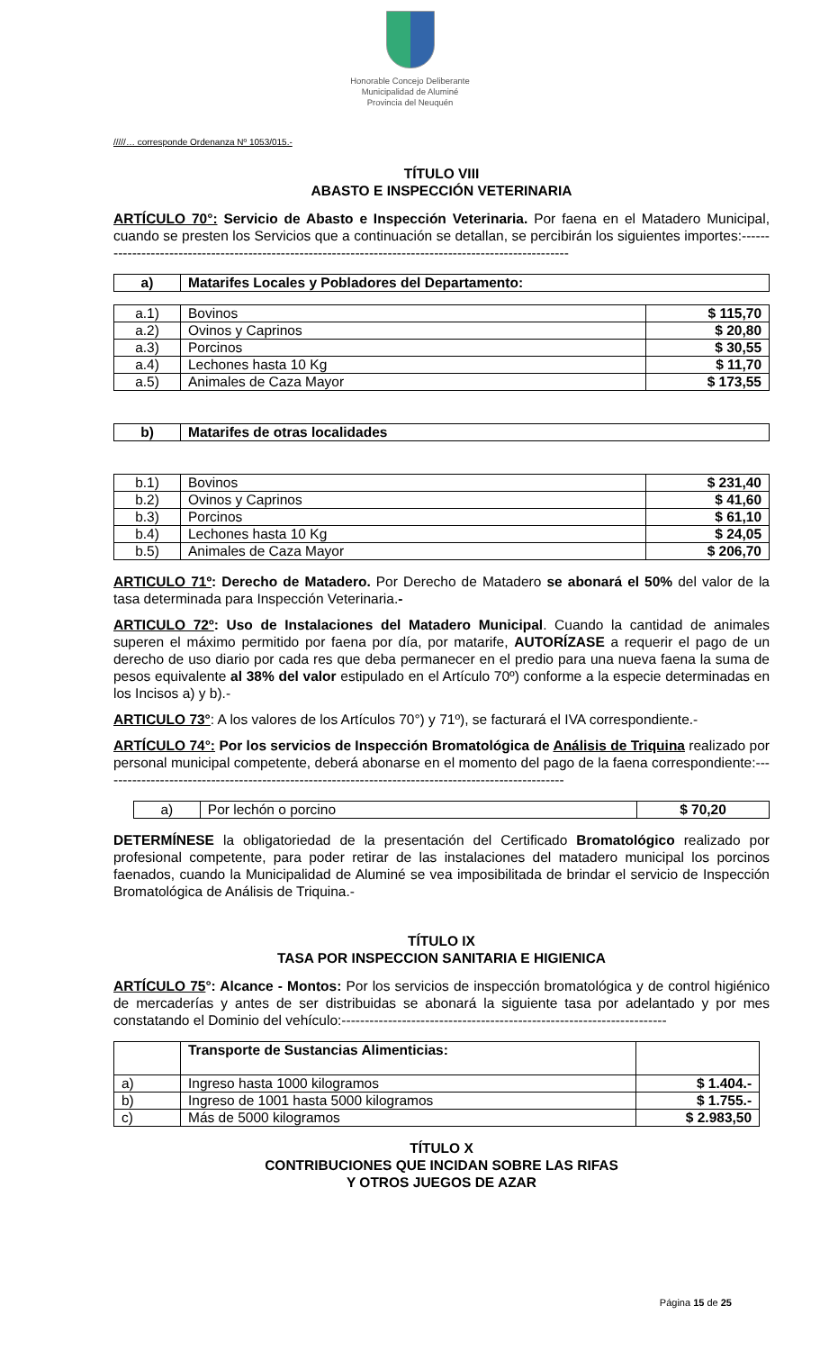Honorable Concejo Deliberante
Municipalidad de Aluminé
Provincia del Neuquén
/////… corresponde Ordenanza Nº 1053/015.-
TÍTULO VIII
ABASTO E INSPECCIÓN VETERINARIA
ARTÍCULO 70°: Servicio de Abasto e Inspección Veterinaria. Por faena en el Matadero Municipal, cuando se presten los Servicios que a continuación se detallan, se percibirán los siguientes importes:--------------------------------------------------------------------------------------------------------
| a) | Matarifes Locales y Pobladores del Departamento: |
| a.1) | Bovinos | $ 115,70 |
| a.2) | Ovinos y Caprinos | $ 20,80 |
| a.3) | Porcinos | $ 30,55 |
| a.4) | Lechones hasta 10 Kg | $ 11,70 |
| a.5) | Animales de Caza Mayor | $ 173,55 |
| b) | Matarifes de otras localidades |
| b.1) | Bovinos | $ 231,40 |
| b.2) | Ovinos y Caprinos | $ 41,60 |
| b.3) | Porcinos | $ 61,10 |
| b.4) | Lechones hasta 10 Kg | $ 24,05 |
| b.5) | Animales de Caza Mayor | $ 206,70 |
ARTICULO 71º: Derecho de Matadero. Por Derecho de Matadero se abonará el 50% del valor de la tasa determinada para Inspección Veterinaria.-
ARTICULO 72º: Uso de Instalaciones del Matadero Municipal. Cuando la cantidad de animales superen el máximo permitido por faena por día, por matarife, AUTORÍZASE a requerir el pago de un derecho de uso diario por cada res que deba permanecer en el predio para una nueva faena la suma de pesos equivalente al 38% del valor estipulado en el Artículo 70º) conforme a la especie determinadas en los Incisos a) y b).-
ARTICULO 73°: A los valores de los Artículos 70°) y 71º), se facturará el IVA correspondiente.-
ARTÍCULO 74°: Por los servicios de Inspección Bromatológica de Análisis de Triquina realizado por personal municipal competente, deberá abonarse en el momento del pago de la faena correspondiente:----------------------------------------------------------------------------------------------------
| a) | Por lechón o porcino | $ 70,20 |
DETERMÍNESE la obligatoriedad de la presentación del Certificado Bromatológico realizado por profesional competente, para poder retirar de las instalaciones del matadero municipal los porcinos faenados, cuando la Municipalidad de Aluminé se vea imposibilitada de brindar el servicio de Inspección Bromatológica de Análisis de Triquina.-
TÍTULO IX
TASA POR INSPECCION SANITARIA E HIGIENICA
ARTÍCULO 75°: Alcance - Montos: Por los servicios de inspección bromatológica y de control higiénico de mercaderías y antes de ser distribuidas se abonará la siguiente tasa por adelantado y por mes constatando el Dominio del vehículo:----------------------------------------------------------------------
| | Transporte de Sustancias Alimenticias: | |
| a) | Ingreso hasta 1000 kilogramos | $ 1.404.- |
| b) | Ingreso de 1001 hasta 5000 kilogramos | $ 1.755.- |
| c) | Más de 5000 kilogramos | $ 2.983,50 |
TÍTULO X
CONTRIBUCIONES QUE INCIDAN SOBRE LAS RIFAS
Y OTROS JUEGOS DE AZAR
Página 15 de 25